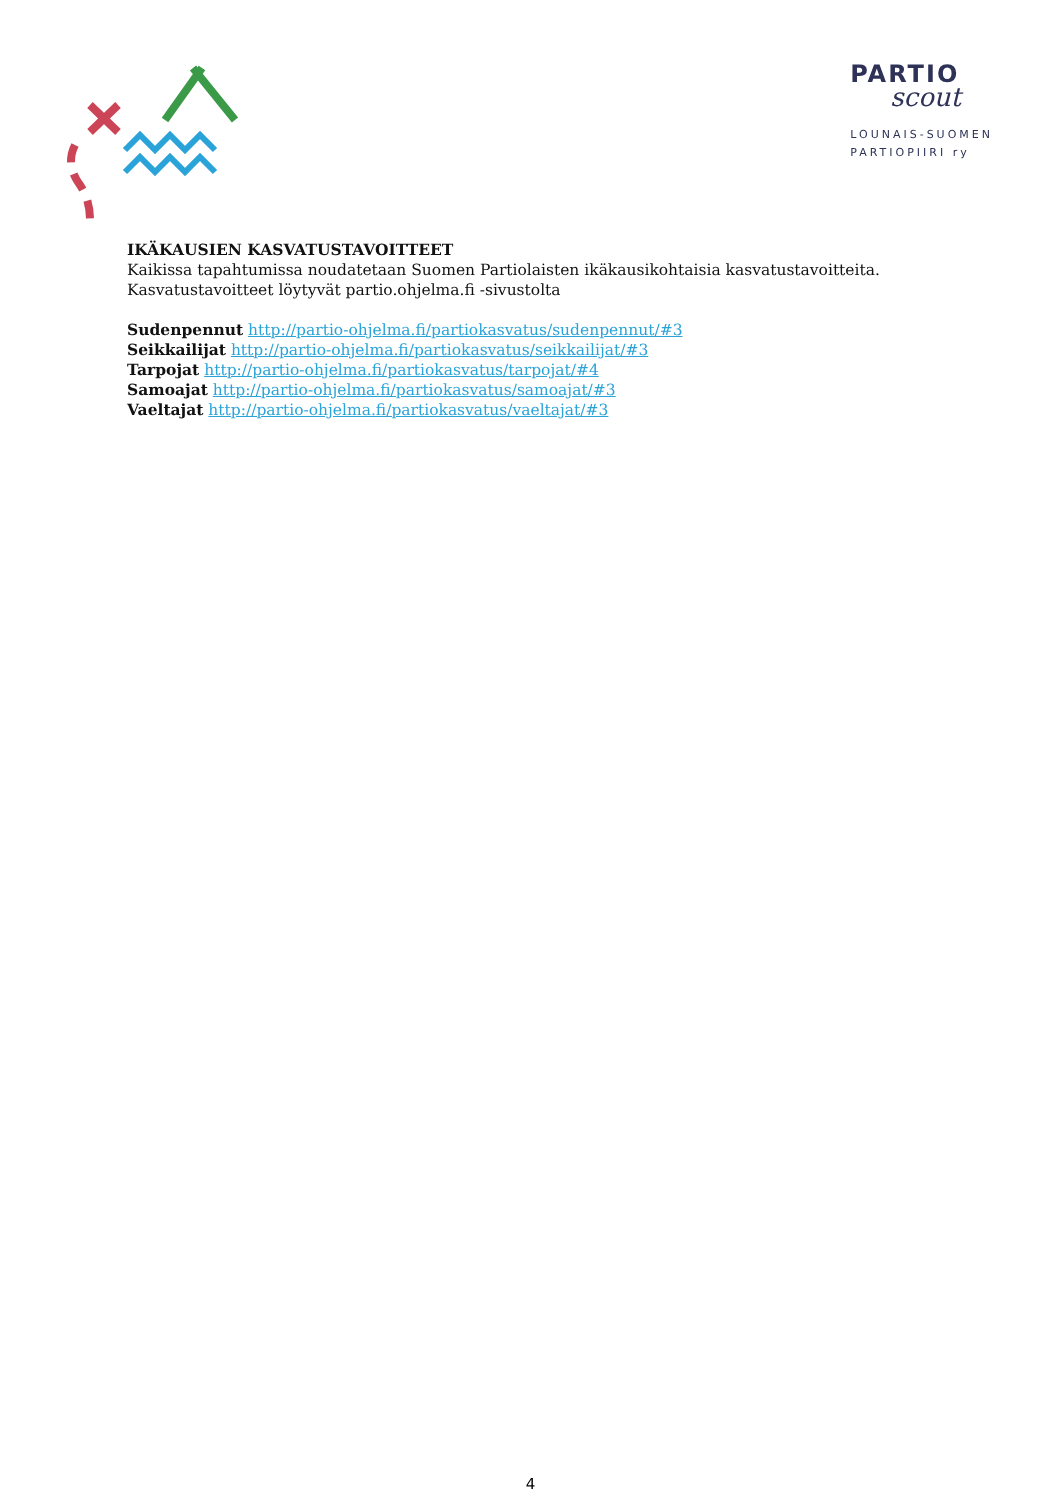PARTIO
scout
LOUNAIS-SUOMEN
PARTIOPIIRI ry
IKÄKAUSIEN KASVATUSTAVOITTEET
Kaikissa tapahtumissa noudatetaan Suomen Partiolaisten ikäkausikohtaisia kasvatustavoitteita.
Kasvatustavoitteet löytyvät partio.ohjelma.fi -sivustolta
Sudenpennut http://partio-ohjelma.fi/partiokasvatus/sudenpennut/#3
Seikkailijat http://partio-ohjelma.fi/partiokasvatus/seikkailijat/#3
Tarpojat http://partio-ohjelma.fi/partiokasvatus/tarpojat/#4
Samoajat http://partio-ohjelma.fi/partiokasvatus/samoajat/#3
Vaeltajat http://partio-ohjelma.fi/partiokasvatus/vaeltajat/#3
4